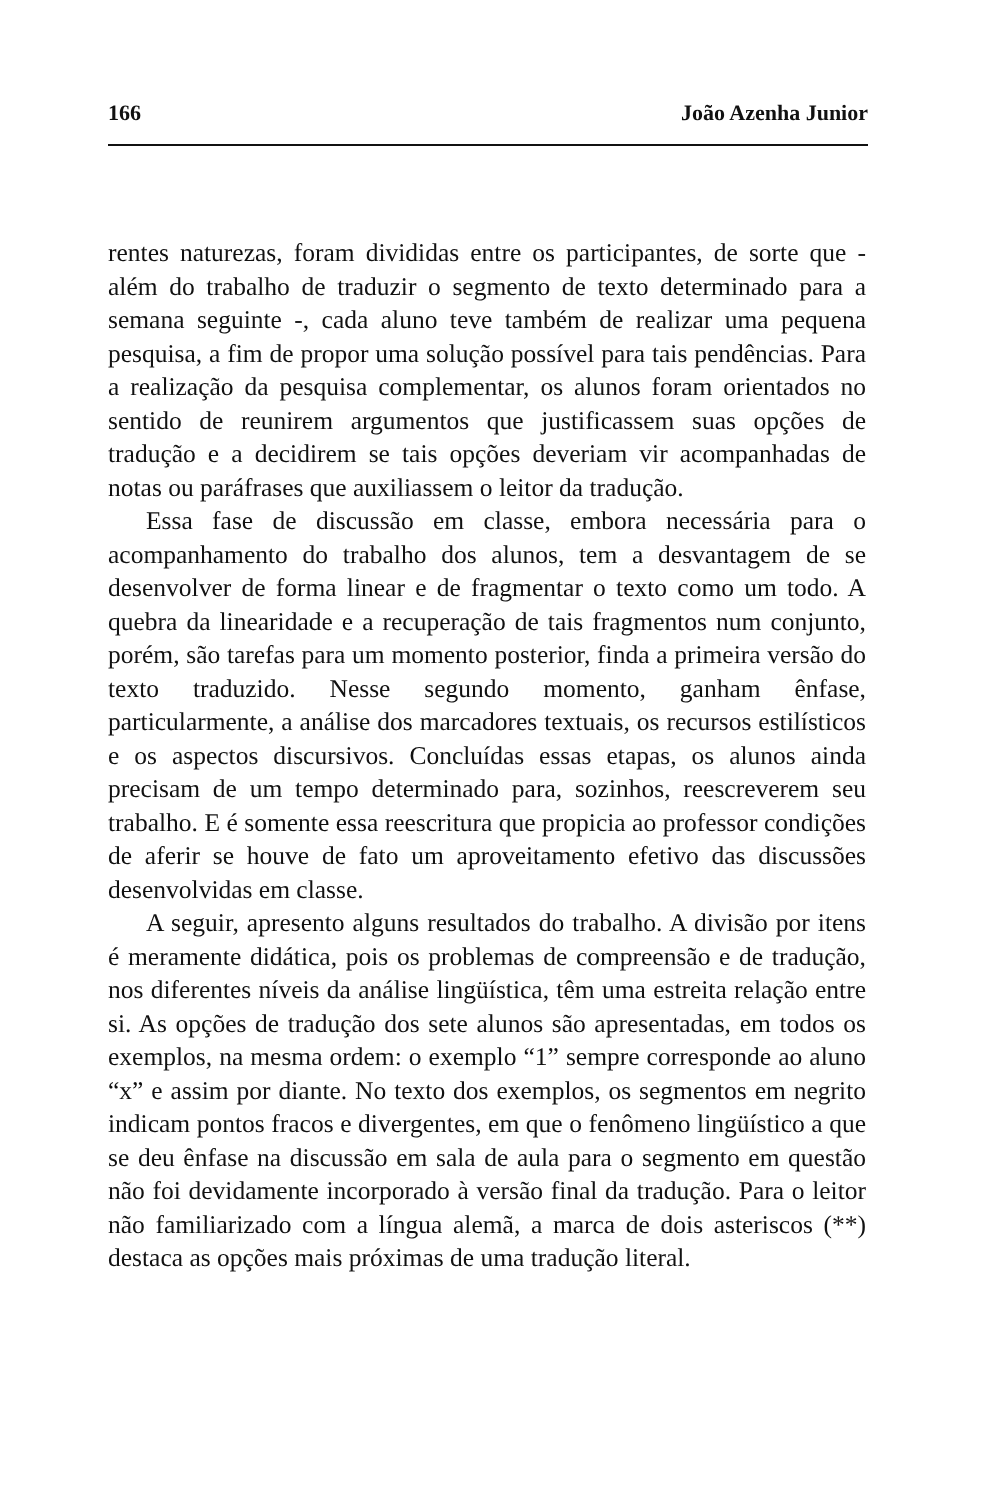166 João Azenha Junior
rentes naturezas, foram divididas entre os participantes, de sorte que - além do trabalho de traduzir o segmento de texto determinado para a semana seguinte -, cada aluno teve também de realizar uma pequena pesquisa, a fim de propor uma solução possível para tais pendências. Para a realização da pesquisa complementar, os alunos foram orientados no sentido de reunirem argumentos que justificassem suas opções de tradução e a decidirem se tais opções deveriam vir acompanhadas de notas ou paráfrases que auxiliassem o leitor da tradução.
Essa fase de discussão em classe, embora necessária para o acompanhamento do trabalho dos alunos, tem a desvantagem de se desenvolver de forma linear e de fragmentar o texto como um todo. A quebra da linearidade e a recuperação de tais fragmentos num conjunto, porém, são tarefas para um momento posterior, finda a primeira versão do texto traduzido. Nesse segundo momento, ganham ênfase, particularmente, a análise dos marcadores textuais, os recursos estilísticos e os aspectos discursivos. Concluídas essas etapas, os alunos ainda precisam de um tempo determinado para, sozinhos, reescreverem seu trabalho. E é somente essa reescritura que propicia ao professor condições de aferir se houve de fato um aproveitamento efetivo das discussões desenvolvidas em classe.
A seguir, apresento alguns resultados do trabalho. A divisão por itens é meramente didática, pois os problemas de compreensão e de tradução, nos diferentes níveis da análise lingüística, têm uma estreita relação entre si. As opções de tradução dos sete alunos são apresentadas, em todos os exemplos, na mesma ordem: o exemplo “1” sempre corresponde ao aluno “x” e assim por diante. No texto dos exemplos, os segmentos em negrito indicam pontos fracos e divergentes, em que o fenômeno lingüístico a que se deu ênfase na discussão em sala de aula para o segmento em questão não foi devidamente incorporado à versão final da tradução. Para o leitor não familiarizado com a língua alemã, a marca de dois asteriscos (**) destaca as opções mais próximas de uma tradução literal.